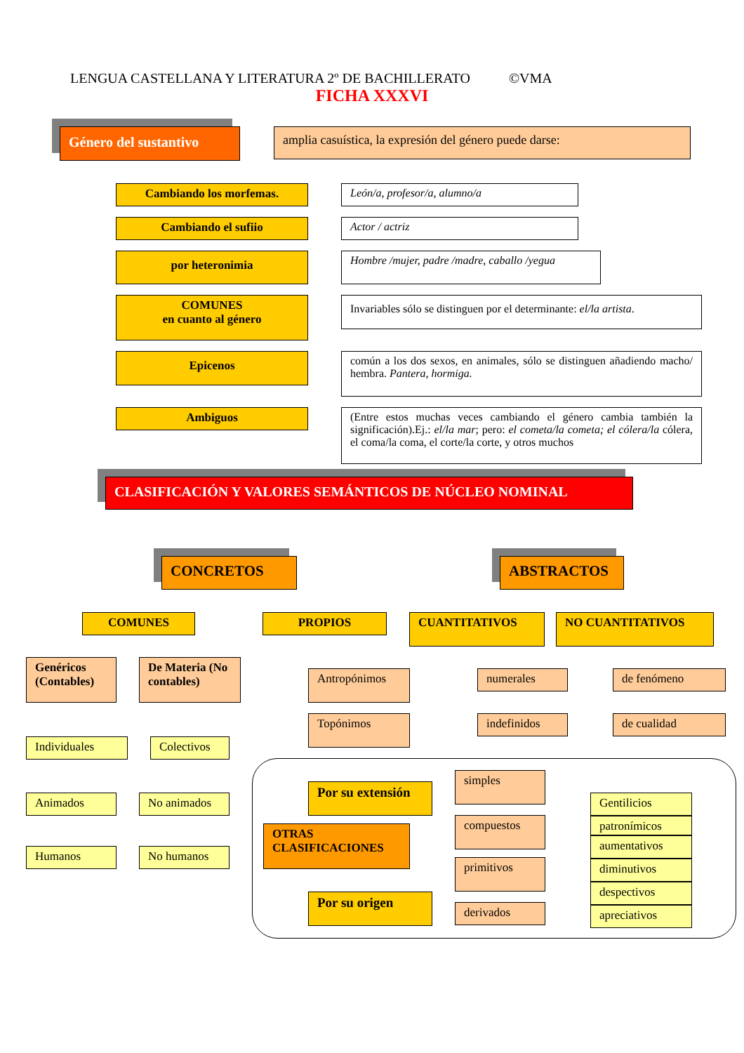LENGUA CASTELLANA Y LITERATURA 2º DE BACHILLERATO ©VMA
FICHA XXXVI
Género del sustantivo
amplia casuística, la expresión del género puede darse:
Cambiando los morfemas. León/a, profesor/a, alumno/a
Cambiando el sufiio Actor / actriz
por heteronimia
Hombre /mujer, padre /madre, caballo /yegua
COMUNES
en cuanto al género
Invariables sólo se distinguen por el determinante: el/la artista.
Epicenos
común a los dos sexos, en animales, sólo se distinguen añadiendo macho/ hembra. Pantera, hormiga.
Ambiguos
(Entre estos muchas veces cambiando el género cambia también la significación).Ej.: el/la mar; pero: el cometa/la cometa; el cólera/la cólera, el coma/la coma, el corte/la corte, y otros muchos
CLASIFICACIÓN Y VALORES SEMÁNTICOS DE NÚCLEO NOMINAL
CONCRETOS ABSTRACTOS
COMUNES PROPIOS
CUANTITATIVOS NO CUANTITATIVOS
Genéricos (Contables)
De Materia (No contables)
Individuales Colectivos
Animados No animados
Humanos No humanos
Antropónimos
Topónimos
numerales
indefinidos
de fenómeno
de cualidad
Por su extensión
OTRAS CLASIFICACIONES
Por su origen
simples
compuestos
primitivos
derivados
Gentilicios
patronímicos
aumentativos
diminutivos
despectivos
apreciativos